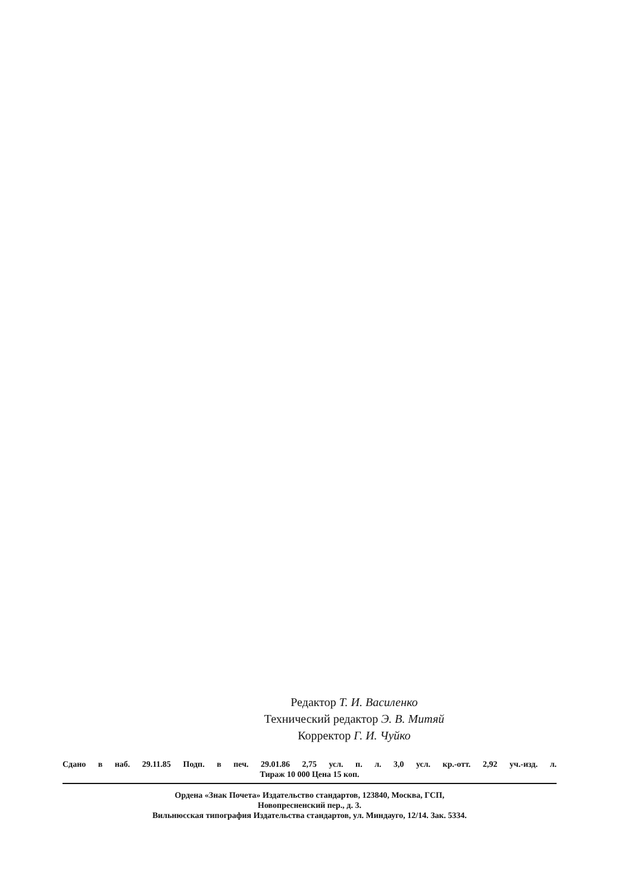Редактор Т. И. Василенко
Технический редактор Э. В. Митяй
Корректор Г. И. Чуйко
Сдано в наб. 29.11.85 Подп. в печ. 29.01.86 2,75 усл. п. л. 3,0 усл. кр.-отт. 2,92 уч.-изд. л.
Тираж 10 000 Цена 15 коп.
Ордена «Знак Почета» Издательство стандартов, 123840, Москва, ГСП,
Новопресненский пер., д. 3.
Вильнюсская типография Издательства стандартов, ул. Миндауго, 12/14. Зак. 5334.